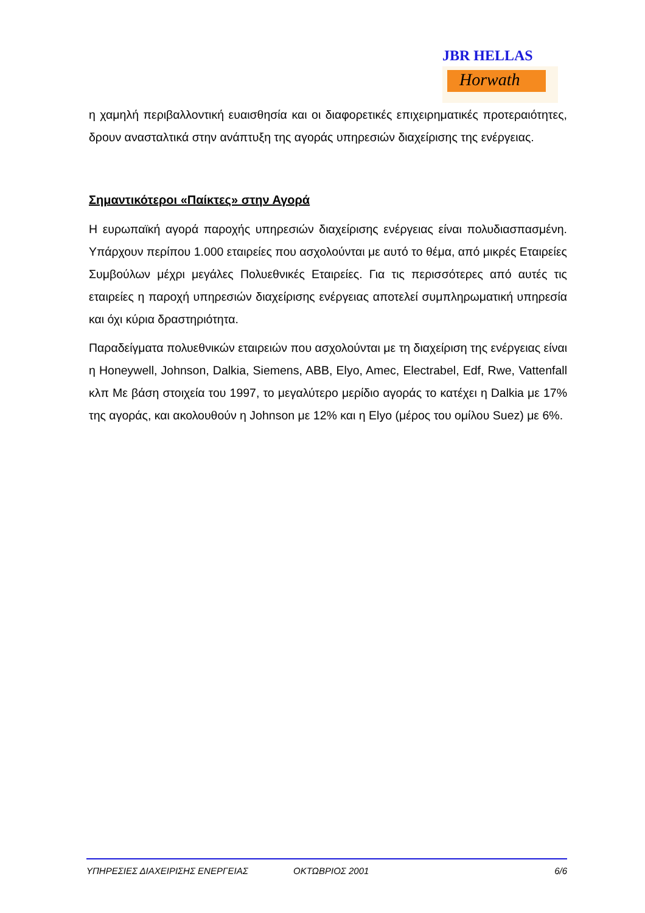JBR HELLAS
Horwath
η χαμηλή περιβαλλοντική ευαισθησία και οι διαφορετικές επιχειρηματικές προτεραιότητες, δρουν ανασταλτικά στην ανάπτυξη της αγοράς υπηρεσιών διαχείρισης της ενέργειας.
Σημαντικότεροι «Παίκτες» στην Αγορά
Η ευρωπαϊκή αγορά παροχής υπηρεσιών διαχείρισης ενέργειας είναι πολυδιασπασμένη. Υπάρχουν περίπου 1.000 εταιρείες που ασχολούνται με αυτό το θέμα, από μικρές Εταιρείες Συμβούλων μέχρι μεγάλες Πολυεθνικές Εταιρείες. Για τις περισσότερες από αυτές τις εταιρείες η παροχή υπηρεσιών διαχείρισης ενέργειας αποτελεί συμπληρωματική υπηρεσία και όχι κύρια δραστηριότητα.
Παραδείγματα πολυεθνικών εταιρειών που ασχολούνται με τη διαχείριση της ενέργειας είναι η Honeywell, Johnson, Dalkia, Siemens, ABB, Elyo, Amec, Electrabel, Edf, Rwe, Vattenfall κλπ Με βάση στοιχεία του 1997, το μεγαλύτερο μερίδιο αγοράς το κατέχει η Dalkia με 17% της αγοράς, και ακολουθούν η Johnson με 12% και η Elyo (μέρος του ομίλου Suez) με 6%.
ΥΠΗΡΕΣΙΕΣ ΔΙΑΧΕΙΡΙΣΗΣ ΕΝΕΡΓΕΙΑΣ ΟΚΤΩΒΡΙΟΣ 2001 6/6